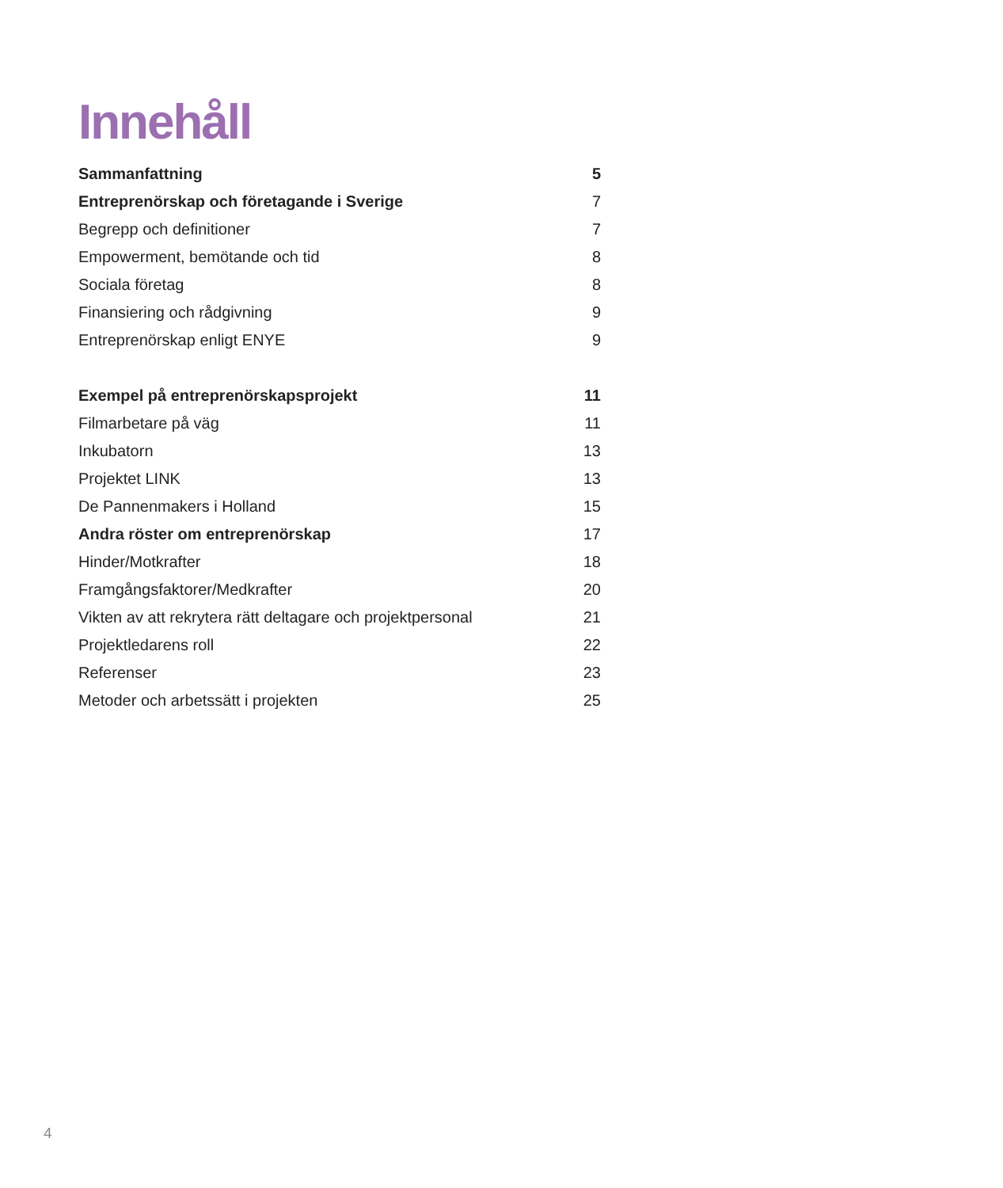Innehåll
Sammanfattning 5
Entreprenörskap och företagande i Sverige 7
Begrepp och definitioner 7
Empowerment, bemötande och tid 8
Sociala företag 8
Finansiering och rådgivning 9
Entreprenörskap enligt ENYE 9
Exempel på entreprenörskapsprojekt 11
Filmarbetare på väg 11
Inkubatorn 13
Projektet LINK 13
De Pannenmakers i Holland 15
Andra röster om entreprenörskap 17
Hinder/Motkrafter 18
Framgångsfaktorer/Medkrafter 20
Vikten av att rekrytera rätt deltagare och projektpersonal 21
Projektledarens roll 22
Referenser 23
Metoder och arbetssätt i projekten 25
4